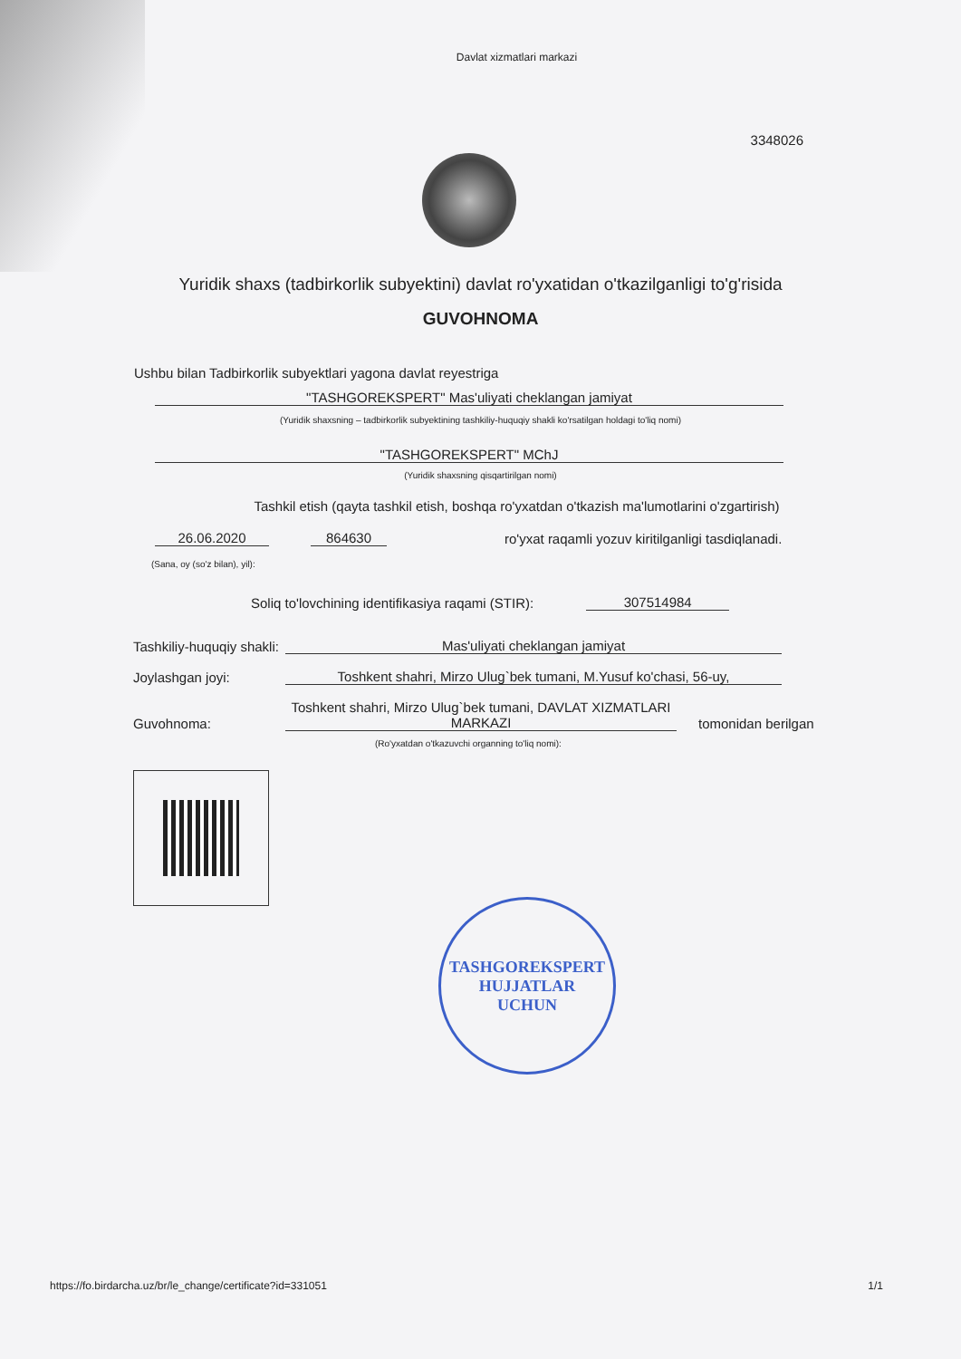Davlat xizmatlari markazi
3348026
Yuridik shaxs (tadbirkorlik subyektini) davlat ro'yxatidan o'tkazilganligi to'g'risida
GUVOHNOMA
Ushbu bilan Tadbirkorlik subyektlari yagona davlat reyestriga
"TASHGOREKSPERT" Mas'uliyati cheklangan jamiyat
(Yuridik shaxsning – tadbirkorlik subyektining tashkiliy-huquqiy shakli ko'rsatilgan holdagi to'liq nomi)
"TASHGOREKSPERT" MChJ
(Yuridik shaxsning qisqartirilgan nomi)
Tashkil etish (qayta tashkil etish, boshqa ro'yxatdan o'tkazish ma'lumotlarini o'zgartirish)
26.06.2020
864630
ro'yxat raqamli yozuv kiritilganligi tasdiqlanadi.
(Sana, oy (so'z bilan), yil):
Soliq to'lovchining identifikasiya raqami (STIR):
307514984
Tashkiliy-huquqiy shakli:
Mas'uliyati cheklangan jamiyat
Joylashgan joyi:
Toshkent shahri, Mirzo Ulug`bek tumani, M.Yusuf ko'chasi, 56-uy,
Guvohnoma:
Toshkent shahri, Mirzo Ulug`bek tumani, DAVLAT XIZMATLARI MARKAZI
tomonidan berilgan
(Ro'yxatdan o'tkazuvchi organning to'liq nomi):
TASHGOREKSPERT
HUJJATLAR
UCHUN
https://fo.birdarcha.uz/br/le_change/certificate?id=331051
1/1